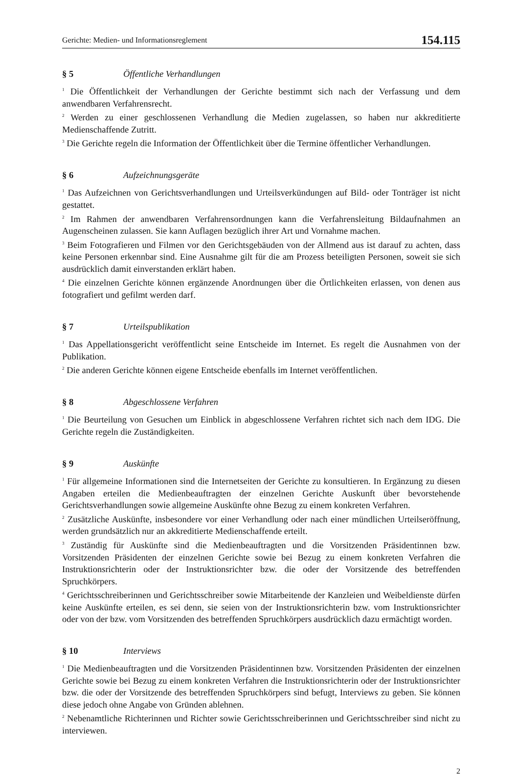Gerichte: Medien- und Informationsreglement 154.115
§ 5 Öffentliche Verhandlungen
<sup>1</sup> Die Öffentlichkeit der Verhandlungen der Gerichte bestimmt sich nach der Verfassung und dem anwendbaren Verfahrensrecht.
<sup>2</sup> Werden zu einer geschlossenen Verhandlung die Medien zugelassen, so haben nur akkreditierte Medienschaffende Zutritt.
<sup>3</sup> Die Gerichte regeln die Information der Öffentlichkeit über die Termine öffentlicher Verhandlungen.
§ 6 Aufzeichnungsgeräte
<sup>1</sup> Das Aufzeichnen von Gerichtsverhandlungen und Urteilsverkündungen auf Bild- oder Tonträger ist nicht gestattet.
<sup>2</sup> Im Rahmen der anwendbaren Verfahrensordnungen kann die Verfahrensleitung Bildaufnahmen an Augenscheinen zulassen. Sie kann Auflagen bezüglich ihrer Art und Vornahme machen.
<sup>3</sup> Beim Fotografieren und Filmen vor den Gerichtsgebäuden von der Allmend aus ist darauf zu achten, dass keine Personen erkennbar sind. Eine Ausnahme gilt für die am Prozess beteiligten Personen, soweit sie sich ausdrücklich damit einverstanden erklärt haben.
<sup>4</sup> Die einzelnen Gerichte können ergänzende Anordnungen über die Örtlichkeiten erlassen, von denen aus fotografiert und gefilmt werden darf.
§ 7 Urteilspublikation
<sup>1</sup> Das Appellationsgericht veröffentlicht seine Entscheide im Internet. Es regelt die Ausnahmen von der Publikation.
<sup>2</sup> Die anderen Gerichte können eigene Entscheide ebenfalls im Internet veröffentlichen.
§ 8 Abgeschlossene Verfahren
<sup>1</sup> Die Beurteilung von Gesuchen um Einblick in abgeschlossene Verfahren richtet sich nach dem IDG. Die Gerichte regeln die Zuständigkeiten.
§ 9 Auskünfte
<sup>1</sup> Für allgemeine Informationen sind die Internetseiten der Gerichte zu konsultieren. In Ergänzung zu diesen Angaben erteilen die Medienbeauftragten der einzelnen Gerichte Auskunft über bevorstehende Gerichtsverhandlungen sowie allgemeine Auskünfte ohne Bezug zu einem konkreten Verfahren.
<sup>2</sup> Zusätzliche Auskünfte, insbesondere vor einer Verhandlung oder nach einer mündlichen Urteilseröffnung, werden grundsätzlich nur an akkreditierte Medienschaffende erteilt.
<sup>3</sup> Zuständig für Auskünfte sind die Medienbeauftragten und die Vorsitzenden Präsidentinnen bzw. Vorsitzenden Präsidenten der einzelnen Gerichte sowie bei Bezug zu einem konkreten Verfahren die Instruktionsrichterin oder der Instruktionsrichter bzw. die oder der Vorsitzende des betreffenden Spruchkörpers.
<sup>4</sup> Gerichtsschreiberinnen und Gerichtsschreiber sowie Mitarbeitende der Kanzleien und Weibeldienste dürfen keine Auskünfte erteilen, es sei denn, sie seien von der Instruktionsrichterin bzw. vom Instruktionsrichter oder von der bzw. vom Vorsitzenden des betreffenden Spruchkörpers ausdrücklich dazu ermächtigt worden.
§ 10 Interviews
<sup>1</sup> Die Medienbeauftragten und die Vorsitzenden Präsidentinnen bzw. Vorsitzenden Präsidenten der einzelnen Gerichte sowie bei Bezug zu einem konkreten Verfahren die Instruktionsrichterin oder der Instruktionsrichter bzw. die oder der Vorsitzende des betreffenden Spruchkörpers sind befugt, Interviews zu geben. Sie können diese jedoch ohne Angabe von Gründen ablehnen.
<sup>2</sup> Nebenamtliche Richterinnen und Richter sowie Gerichtsschreiberinnen und Gerichtsschreiber sind nicht zu interviewen.
2